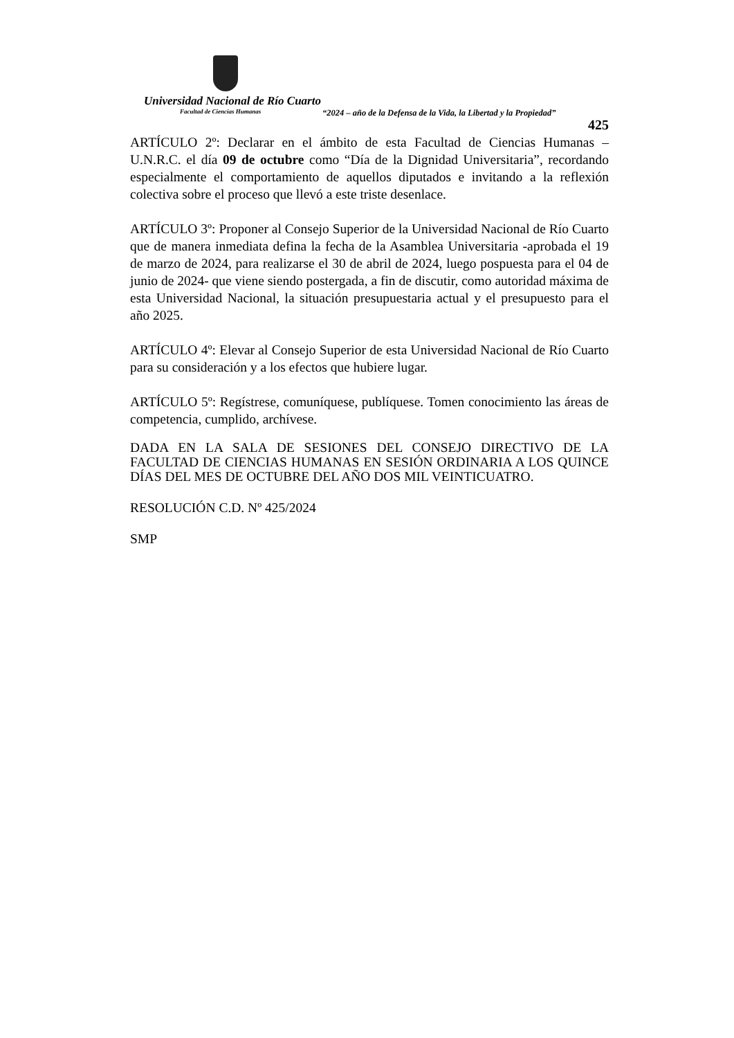Universidad Nacional de Río Cuarto
Facultad de Ciencias Humanas
“2024 – año de la Defensa de la Vida, la Libertad y la Propiedad”
425
ARTÍCULO 2º: Declarar en el ámbito de esta Facultad de Ciencias Humanas – U.N.R.C. el día 09 de octubre como “Día de la Dignidad Universitaria”, recordando especialmente el comportamiento de aquellos diputados e invitando a la reflexión colectiva sobre el proceso que llevó a este triste desenlace.
ARTÍCULO 3º: Proponer al Consejo Superior de la Universidad Nacional de Río Cuarto que de manera inmediata defina la fecha de la Asamblea Universitaria -aprobada el 19 de marzo de 2024, para realizarse el 30 de abril de 2024, luego pospuesta para el 04 de junio de 2024- que viene siendo postergada, a fin de discutir, como autoridad máxima de esta Universidad Nacional, la situación presupuestaria actual y el presupuesto para el año 2025.
ARTÍCULO 4º: Elevar al Consejo Superior de esta Universidad Nacional de Río Cuarto para su consideración y a los efectos que hubiere lugar.
ARTÍCULO 5º: Regístrese, comuníquese, publíquese. Tomen conocimiento las áreas de competencia, cumplido, archívese.
DADA EN LA SALA DE SESIONES DEL CONSEJO DIRECTIVO DE LA FACULTAD DE CIENCIAS HUMANAS EN SESIÓN ORDINARIA A LOS QUINCE DÍAS DEL MES DE OCTUBRE DEL AÑO DOS MIL VEINTICUATRO.
RESOLUCIÓN C.D. Nº 425/2024
SMP